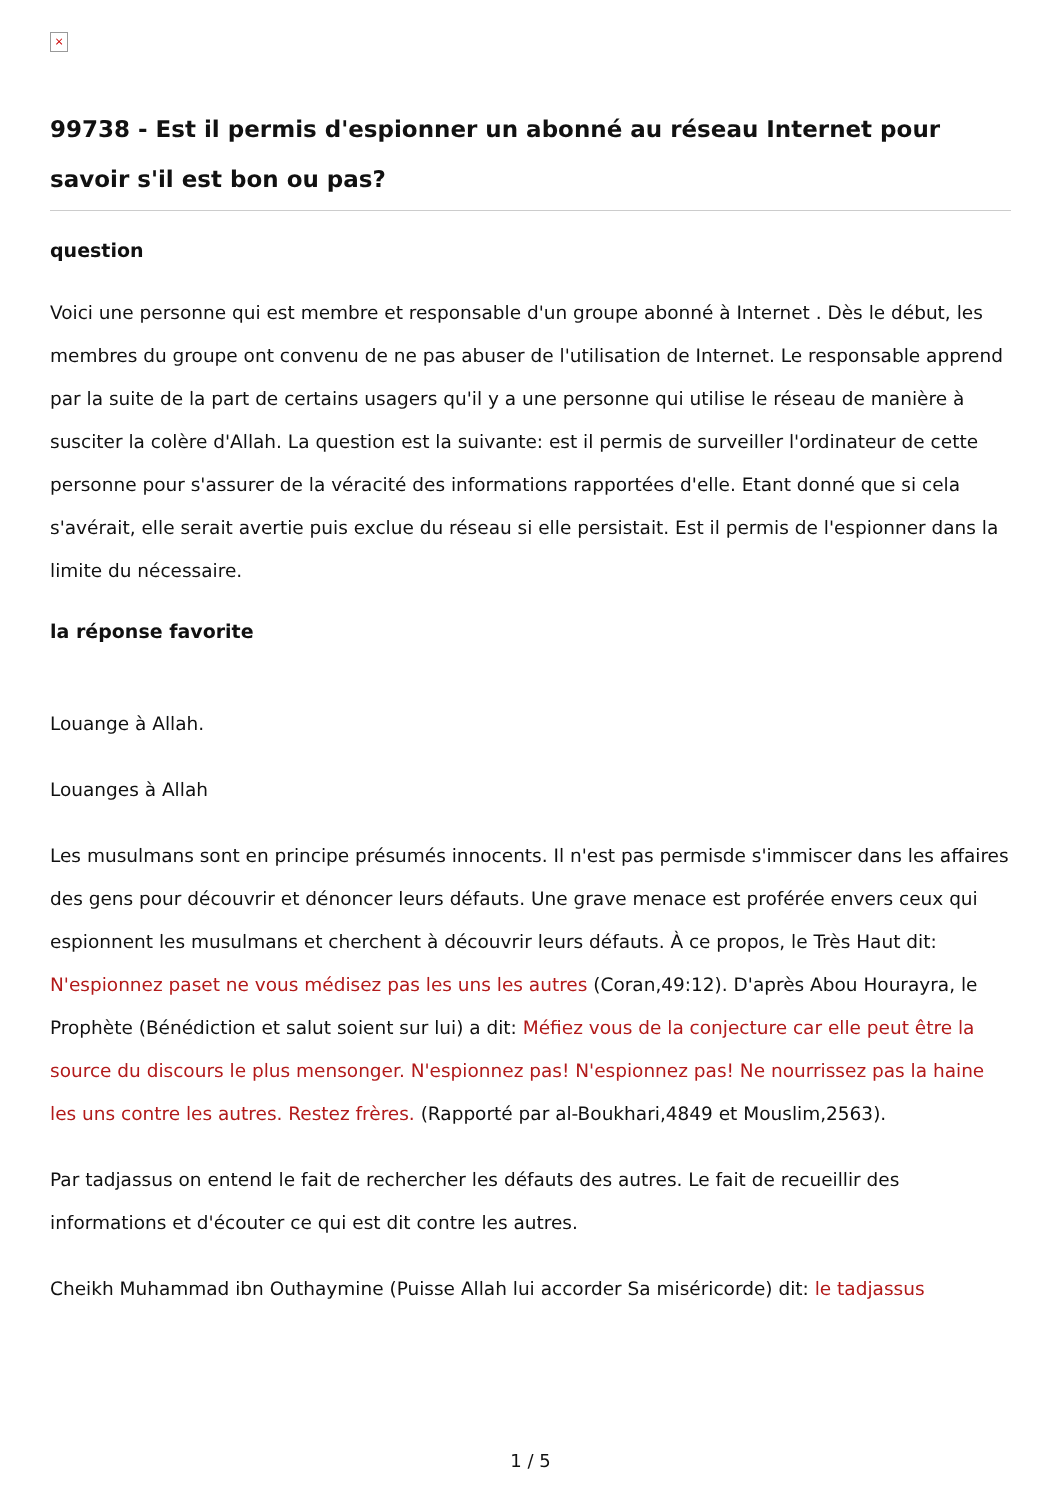×
99738 - Est il permis d'espionner un abonné au réseau Internet pour savoir s'il est bon ou pas?
question
Voici une personne qui est membre et responsable d'un groupe abonné à Internet . Dès le début, les membres du groupe ont convenu de ne pas abuser de l'utilisation de Internet. Le responsable apprend par la suite de la part de certains usagers qu'il y a une personne qui utilise le réseau de manière à susciter la colère d'Allah. La question est la suivante: est il permis de surveiller l'ordinateur de cette personne pour s'assurer de la véracité des informations rapportées d'elle. Etant donné que si cela s'avérait, elle serait avertie puis exclue du réseau si elle persistait. Est il permis de l'espionner dans la limite du nécessaire.
la réponse favorite
Louange à Allah.
Louanges à Allah
Les musulmans sont en principe présumés innocents. Il n'est pas permisde s'immiscer dans les affaires des gens pour découvrir et dénoncer leurs défauts. Une grave menace est proférée envers ceux qui espionnent les musulmans et cherchent à découvrir leurs défauts. À ce propos, le Très Haut dit: N'espionnez paset ne vous médisez pas les uns les autres (Coran,49:12). D'après Abou Hourayra, le Prophète (Bénédiction et salut soient sur lui) a dit: Méfiez vous de la conjecture car elle peut être la source du discours le plus mensonger. N'espionnez pas! N'espionnez pas! Ne nourrissez pas la haine les uns contre les autres. Restez frères. (Rapporté par al-Boukhari,4849 et Mouslim,2563).
Par tadjassus on entend le fait de rechercher les défauts des autres. Le fait de recueillir des informations et d'écouter ce qui est dit contre les autres.
Cheikh Muhammad ibn Outhaymine (Puisse Allah lui accorder Sa miséricorde) dit: le tadjassus
1 / 5